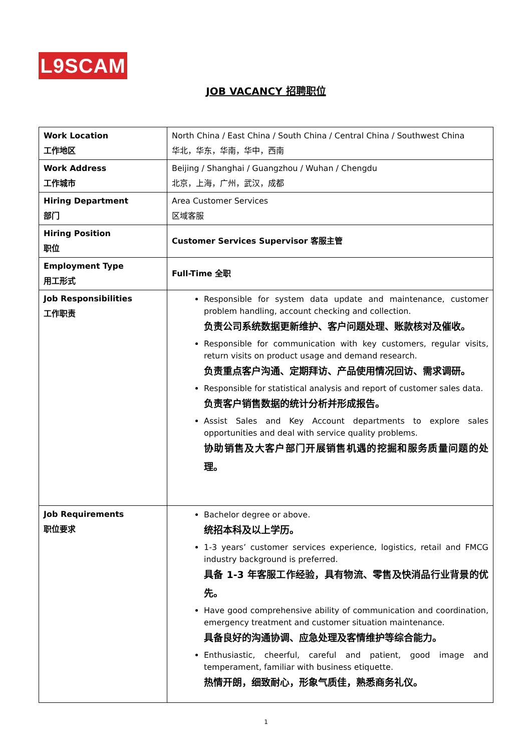L9SCAM
JOB VACANCY 招聘职位
| Work Location 工作地区 | North China / East China / South China / Central China / Southwest China 华北，华东，华南，华中，西南 |
| Work Address 工作城市 | Beijing / Shanghai / Guangzhou / Wuhan / Chengdu 北京，上海，广州，武汉，成都 |
| Hiring Department 部门 | Area Customer Services 区域客服 |
| Hiring Position 职位 | Customer Services Supervisor 客服主管 |
| Employment Type 用工形式 | Full-Time 全职 |
| Job Responsibilities 工作职责 | Responsible for system data update and maintenance, customer problem handling, account checking and collection. 负责公司系统数据更新维护、客户问题处理、账款核对及催收。 Responsible for communication with key customers, regular visits, return visits on product usage and demand research. 负责重点客户沟通、定期拜访、产品使用情况回访、需求调研。 Responsible for statistical analysis and report of customer sales data. 负责客户销售数据的统计分析并形成报告。 Assist Sales and Key Account departments to explore sales opportunities and deal with service quality problems. 协助销售及大客户部门开展销售机遇的挖掘和服务质量问题的处理。 |
| Job Requirements 职位要求 | Bachelor degree or above. 统招本科及以上学历。 1-3 years’ customer services experience, logistics, retail and FMCG industry background is preferred. 具备 1-3 年客服工作经验，具有物流、零售及快消品行业背景的优先。 Have good comprehensive ability of communication and coordination, emergency treatment and customer situation maintenance. 具备良好的沟通协调、应急处理及客情维护等综合能力。 Enthusiastic, cheerful, careful and patient, good image and temperament, familiar with business etiquette. 热情开朗，细致耐心，形象气质佳，熟悉商务礼仪。 |
1